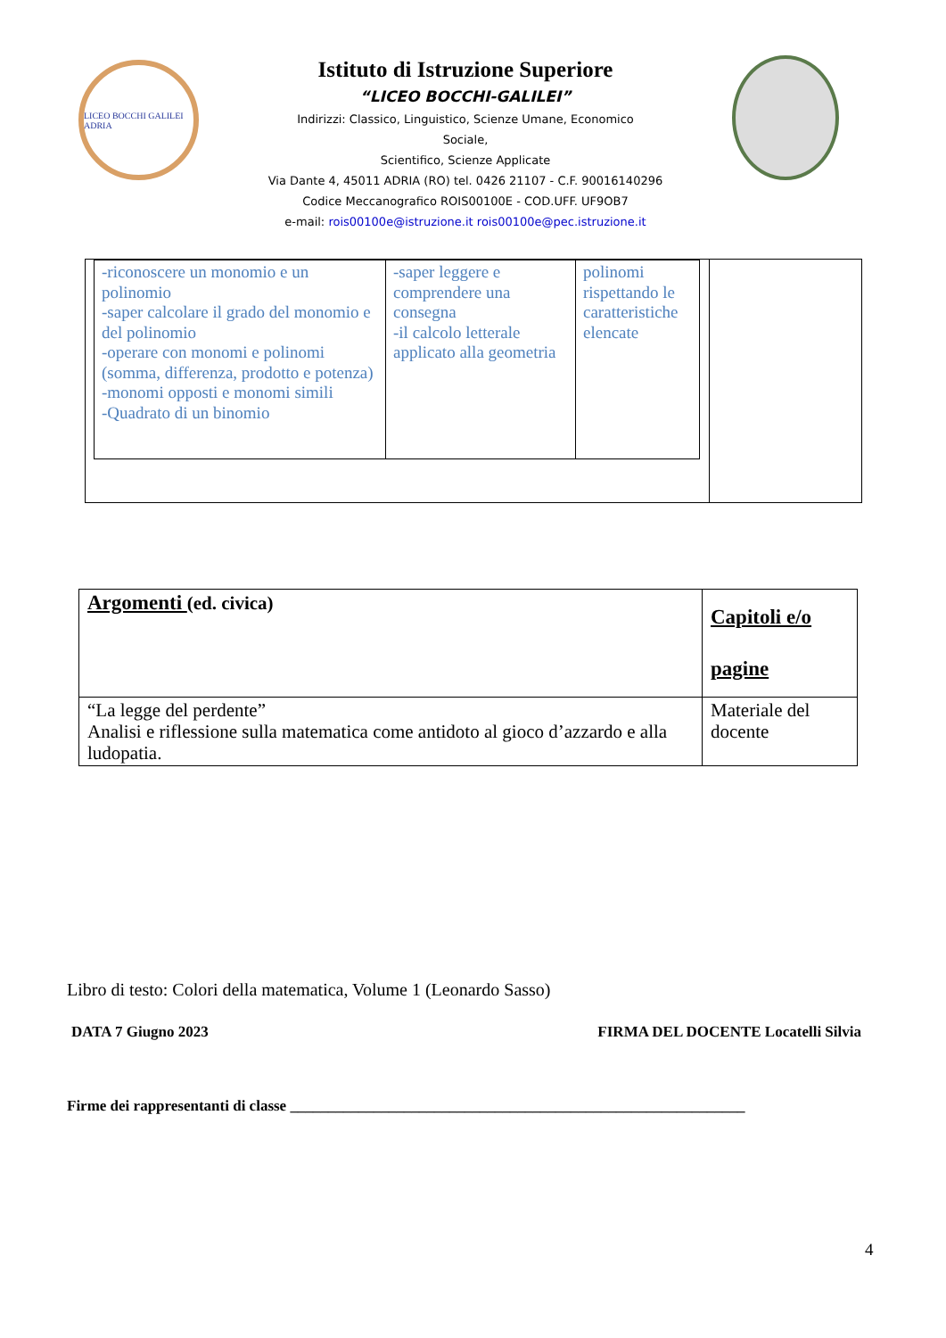LICEO BOCCHI GALILEI ADRIA
Istituto di Istruzione Superiore
“LICEO BOCCHI-GALILEI”
Indirizzi: Classico, Linguistico, Scienze Umane, Economico
Sociale,
Scientifico, Scienze Applicate
Via Dante 4, 45011 ADRIA (RO) tel. 0426 21107 - C.F. 90016140296
Codice Meccanografico ROIS00100E - COD.UFF. UF9OB7
e-mail: rois00100e@istruzione.it rois00100e@pec.istruzione.it
| -riconoscere un monomio e un polinomio -saper calcolare il grado del monomio e del polinomio -operare con monomi e polinomi (somma, differenza, prodotto e potenza) -monomi opposti e monomi simili -Quadrato di un binomio | -saper leggere e comprendere una consegna -il calcolo letterale applicato alla geometria | polinomi rispettando le caratteristiche elencate |
| Argomenti (ed. civica) | Capitoli e/o pagine |
| “La legge del perdente” Analisi e riflessione sulla matematica come antidoto al gioco d’azzardo e alla ludopatia. | Materiale del docente |
Libro di testo: Colori della matematica, Volume 1 (Leonardo Sasso)
DATA 7 Giugno 2023 FIRMA DEL DOCENTE Locatelli Silvia
Firme dei rappresentanti di classe ____________________________________________________________
4